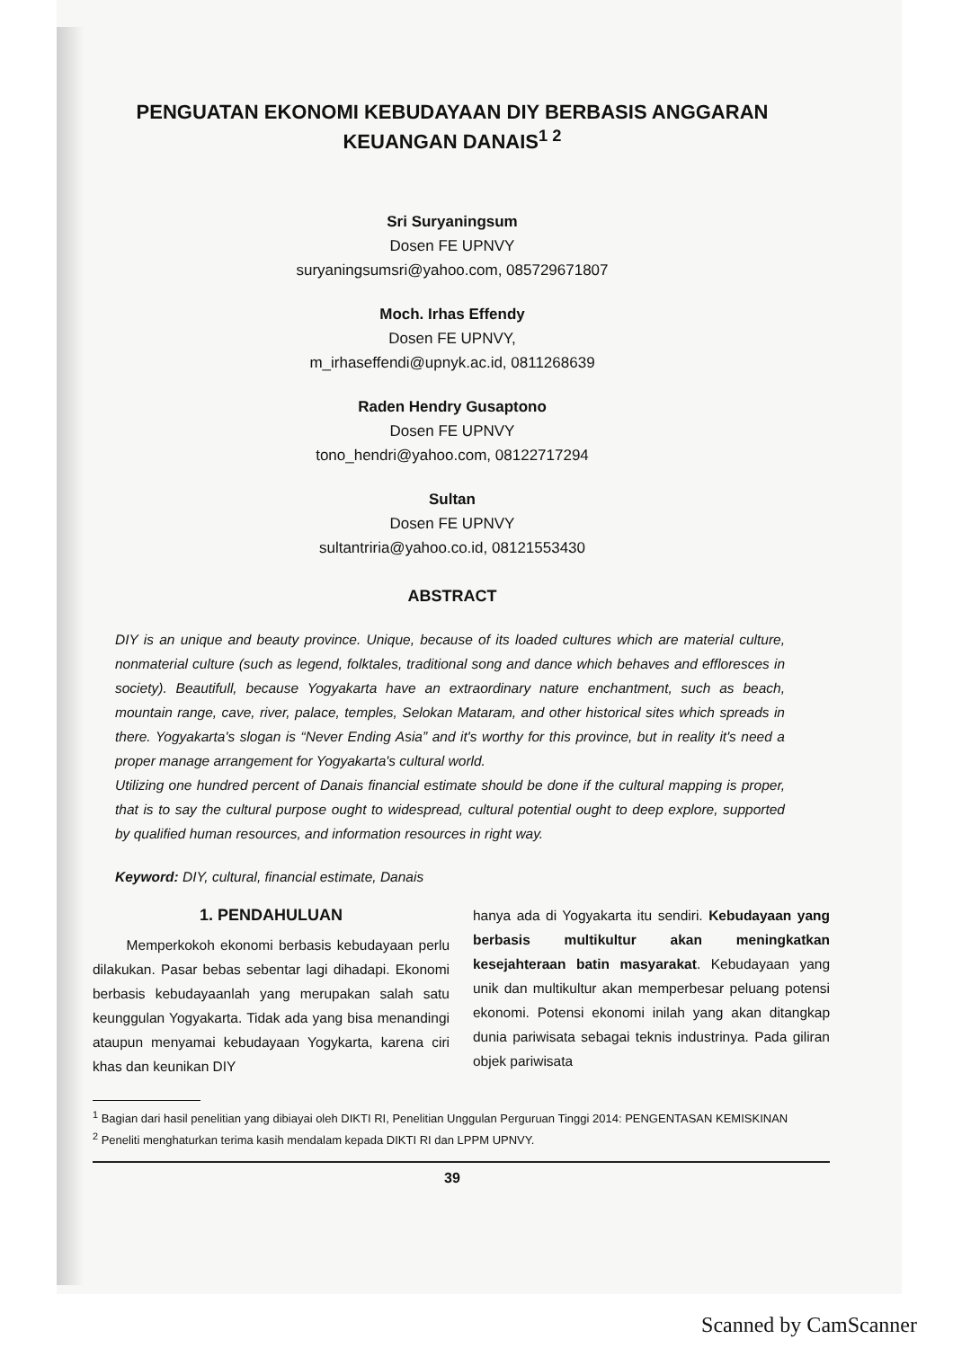PENGUATAN EKONOMI KEBUDAYAAN DIY BERBASIS ANGGARAN
KEUANGAN DANAIS<sup>1 2</sup>
Sri Suryaningsum
Dosen FE UPNVY
suryaningsumsri@yahoo.com, 085729671807
Moch. Irhas Effendy
Dosen FE UPNVY,
m_irhaseffendi@upnyk.ac.id, 0811268639
Raden Hendry Gusaptono
Dosen FE UPNVY
tono_hendri@yahoo.com, 08122717294
Sultan
Dosen FE UPNVY
sultantriria@yahoo.co.id, 08121553430
ABSTRACT
DIY is an unique and beauty province. Unique, because of its loaded cultures which are material culture, nonmaterial culture (such as legend, folktales, traditional song and dance which behaves and effloresces in society). Beautifull, because Yogyakarta have an extraordinary nature enchantment, such as beach, mountain range, cave, river, palace, temples, Selokan Mataram, and other historical sites which spreads in there. Yogyakarta's slogan is “Never Ending Asia” and it's worthy for this province, but in reality it's need a proper manage arrangement for Yogyakarta's cultural world.
Utilizing one hundred percent of Danais financial estimate should be done if the cultural mapping is proper, that is to say the cultural purpose ought to widespread, cultural potential ought to deep explore, supported by qualified human resources, and information resources in right way.
Keyword: DIY, cultural, financial estimate, Danais
1. PENDAHULUAN
Memperkokoh ekonomi berbasis kebudayaan perlu dilakukan. Pasar bebas sebentar lagi dihadapi. Ekonomi berbasis kebudayaanlah yang merupakan salah satu keunggulan Yogyakarta. Tidak ada yang bisa menandingi ataupun menyamai kebudayaan Yogykarta, karena ciri khas dan keunikan DIY
hanya ada di Yogyakarta itu sendiri. Kebudayaan yang berbasis multikultur akan meningkatkan kesejahteraan batin masyarakat. Kebudayaan yang unik dan multikultur akan memperbesar peluang potensi ekonomi. Potensi ekonomi inilah yang akan ditangkap dunia pariwisata sebagai teknis industrinya. Pada giliran objek pariwisata
<sup>1</sup> Bagian dari hasil penelitian yang dibiayai oleh DIKTI RI, Penelitian Unggulan Perguruan Tinggi 2014: PENGENTASAN KEMISKINAN
<sup>2</sup> Peneliti menghaturkan terima kasih mendalam kepada DIKTI RI dan LPPM UPNVY.
39
Scanned by CamScanner